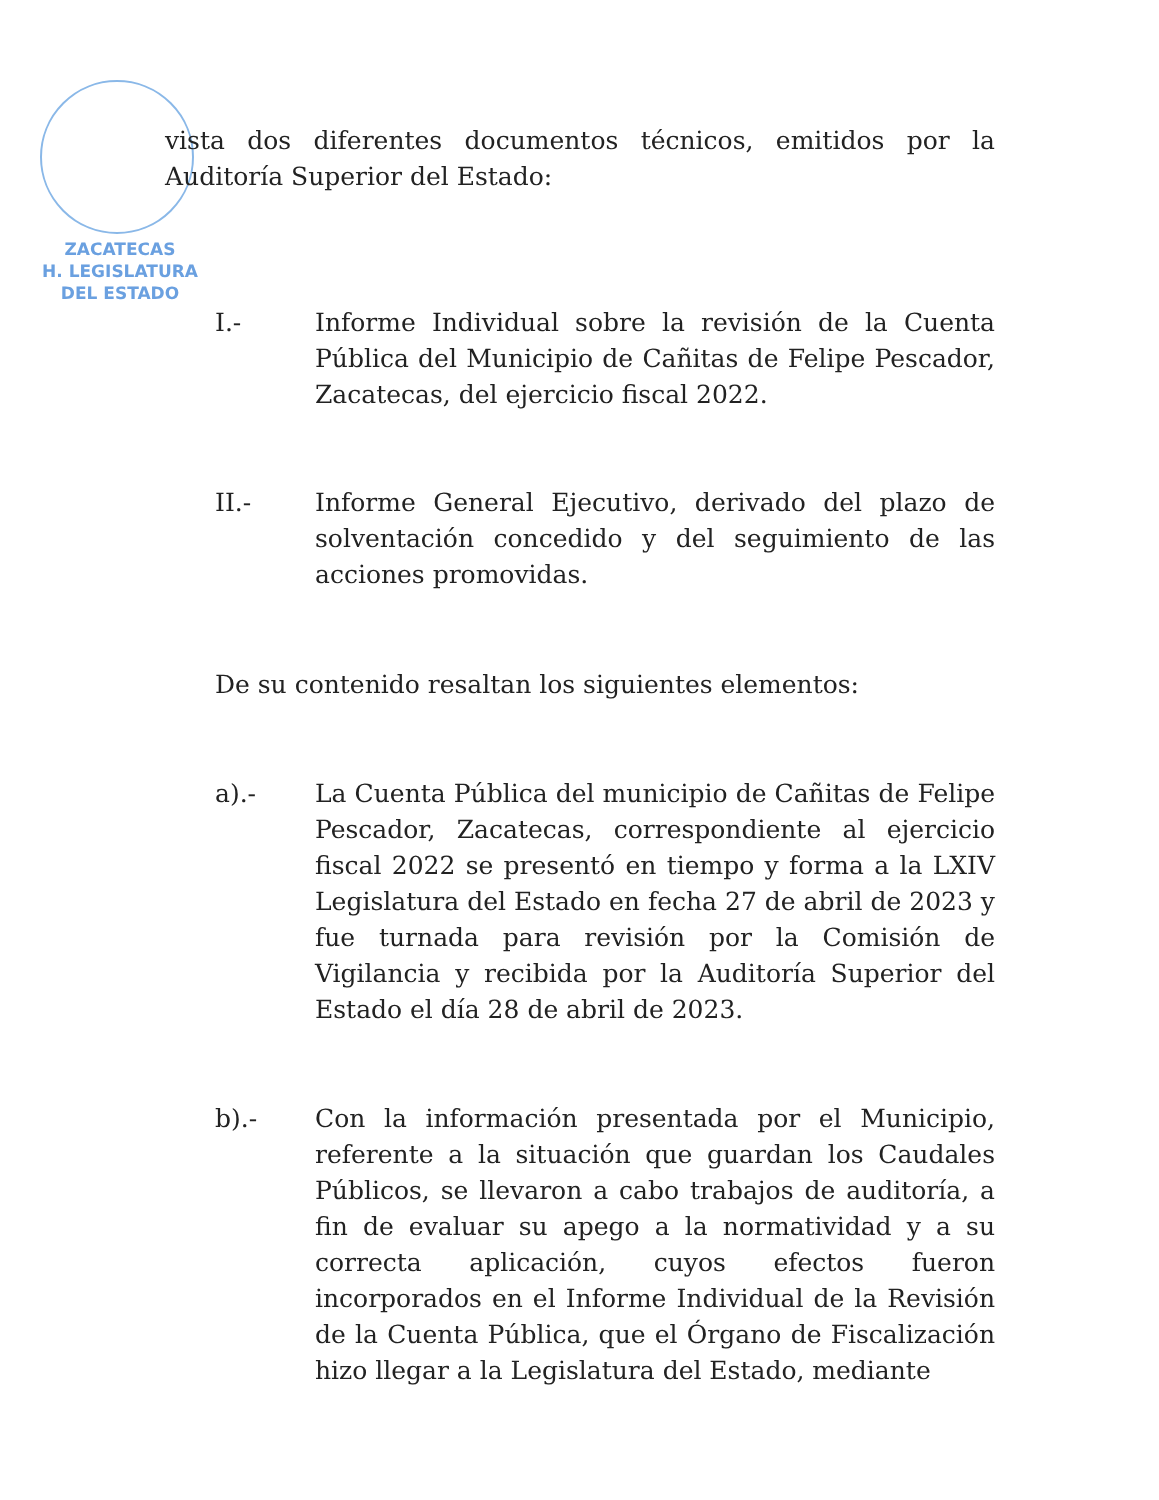ZACATECAS
H. LEGISLATURA
DEL ESTADO
vista dos diferentes documentos técnicos, emitidos por la Auditoría Superior del Estado:
I.- Informe Individual sobre la revisión de la Cuenta Pública del Municipio de Cañitas de Felipe Pescador, Zacatecas, del ejercicio fiscal 2022.
II.- Informe General Ejecutivo, derivado del plazo de solventación concedido y del seguimiento de las acciones promovidas.
De su contenido resaltan los siguientes elementos:
a).- La Cuenta Pública del municipio de Cañitas de Felipe Pescador, Zacatecas, correspondiente al ejercicio fiscal 2022 se presentó en tiempo y forma a la LXIV Legislatura del Estado en fecha 27 de abril de 2023 y fue turnada para revisión por la Comisión de Vigilancia y recibida por la Auditoría Superior del Estado el día 28 de abril de 2023.
b).- Con la información presentada por el Municipio, referente a la situación que guardan los Caudales Públicos, se llevaron a cabo trabajos de auditoría, a fin de evaluar su apego a la normatividad y a su correcta aplicación, cuyos efectos fueron incorporados en el Informe Individual de la Revisión de la Cuenta Pública, que el Órgano de Fiscalización hizo llegar a la Legislatura del Estado, mediante